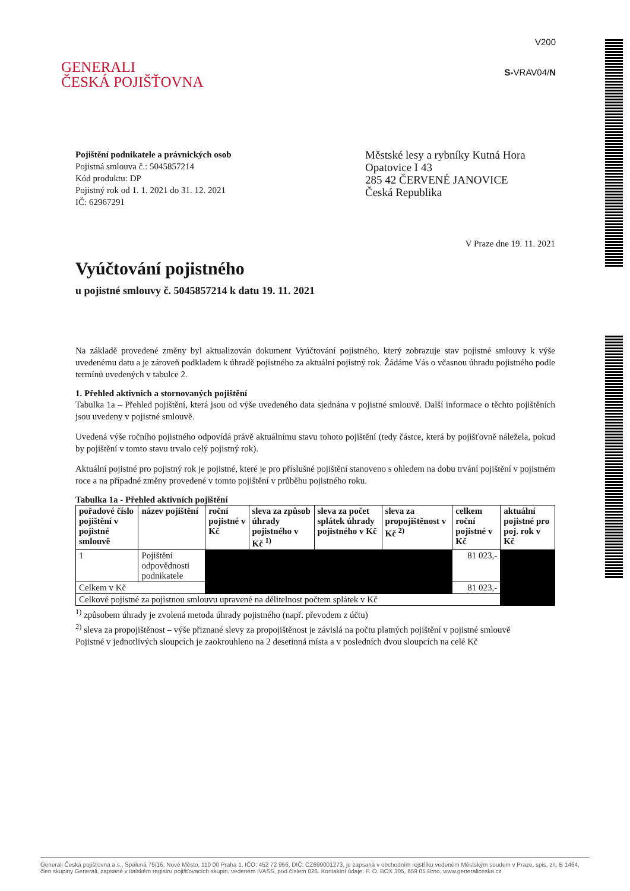V200
S-VRAV04/N
GENERALI
ČESKÁ POJIŠŤOVNA
Pojištění podnikatele a právnických osob
Pojistná smlouva č.: 5045857214
Kód produktu: DP
Pojistný rok od 1. 1. 2021 do 31. 12. 2021
IČ: 62967291
V Praze dne 19. 11. 2021
Vyúčtování pojistného
u pojistné smlouvy č. 5045857214 k datu 19. 11. 2021
Na základě provedené změny byl aktualizován dokument Vyúčtování pojistného, který zobrazuje stav pojistné smlouvy k výše uvedenému datu a je zároveň podkladem k úhradě pojistného za aktuální pojistný rok. Žádáme Vás o včasnou úhradu pojistného podle termínů uvedených v tabulce 2.
1. Přehled aktivních a stornovaných pojištění
Tabulka 1a – Přehled pojištění, která jsou od výše uvedeného data sjednána v pojistné smlouvě. Další informace o těchto pojištěních jsou uvedeny v pojistné smlouvě.
Uvedená výše ročního pojistného odpovídá právě aktuálnímu stavu tohoto pojištění (tedy částce, která by pojišťovně náležela, pokud by pojištění v tomto stavu trvalo celý pojistný rok).
Aktuální pojistné pro pojistný rok je pojistné, které je pro příslušné pojištění stanoveno s ohledem na dobu trvání pojištění v pojistném roce a na případné změny provedené v tomto pojištění v průběhu pojistného roku.
Tabulka 1a - Přehled aktivních pojištění
| pořadové číslo pojištění v pojistné smlouvě | název pojištění | roční pojistné v Kč | sleva za způsob úhrady pojistného v Kč <sup>1)</sup> | sleva za počet splátek úhrady pojistného v Kč | sleva za propojištěnost v Kč <sup>2)</sup> | celkem roční pojistné v Kč | aktuální pojistné pro poj. rok v Kč |
| --- | --- | --- | --- | --- | --- | --- | --- |
| 1 | Pojištění odpovědnosti podnikatele | | | | | 81 023,- | |
| Celkem v Kč | | | | | | 81 023,- | |
| Celkové pojistné za pojistnou smlouvu upravené na dělitelnost počtem splátek v Kč | | | | | | | |
<sup>1)</sup> způsobem úhrady je zvolená metoda úhrady pojistného (např. převodem z účtu)
<sup>2)</sup> sleva za propojištěnost – výše přiznané slevy za propojištěnost je závislá na počtu platných pojištění v pojistné smlouvě
Pojistné v jednotlivých sloupcích je zaokrouhleno na 2 desetinná místa a v posledních dvou sloupcích na celé Kč
Městské lesy a rybníky Kutná Hora
Opatovice I 43
285 42 ČERVENÉ JANOVICE
Česká Republika
Generali Česká pojišťovna a.s., Spálená 75/16, Nové Město, 110 00 Praha 1, IČO: 452 72 956, DIČ: CZ699001273, je zapsaná v obchodním rejstříku vedeném Městským soudem v Praze, spis. zn. B 1464, člen skupiny Generali, zapsané v italském registru pojišťovacích skupin, vedeném IVASS, pod číslem 026. Kontaktní údaje: P. O. BOX 305, 659 05 Brno, www.generaliceska.cz